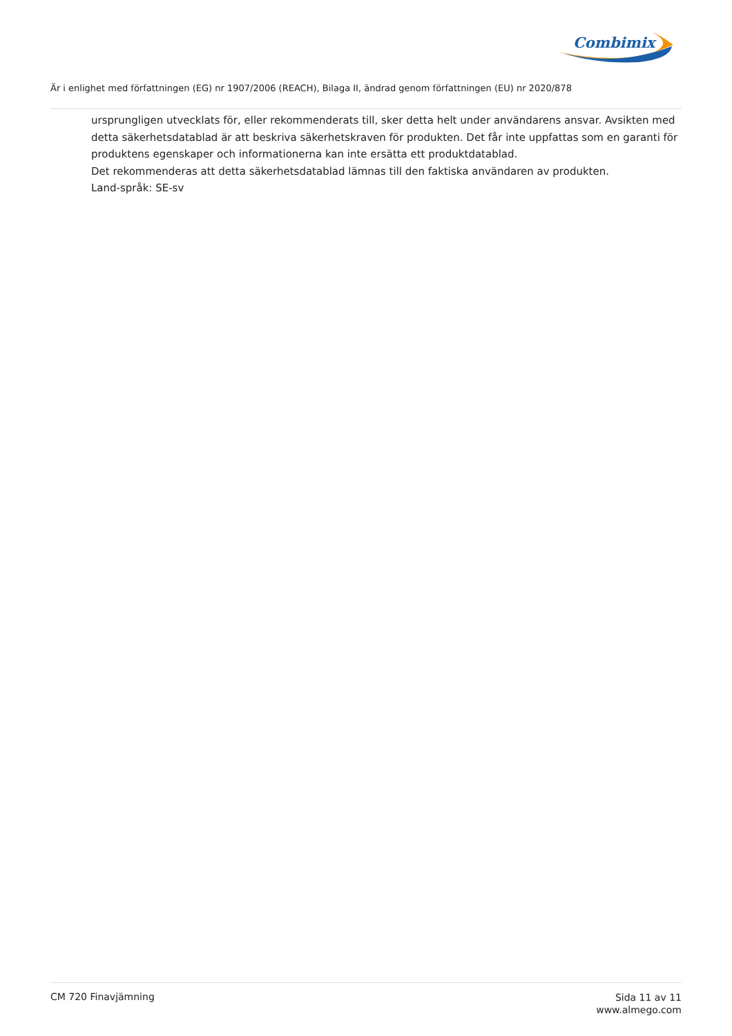Combimix
Är i enlighet med författningen (EG) nr 1907/2006 (REACH), Bilaga II, ändrad genom författningen (EU) nr 2020/878
ursprungligen utvecklats för, eller rekommenderats till, sker detta helt under användarens ansvar. Avsikten med detta säkerhetsdatablad är att beskriva säkerhetskraven för produkten. Det får inte uppfattas som en garanti för produktens egenskaper och informationerna kan inte ersätta ett produktdatablad.
Det rekommenderas att detta säkerhetsdatablad lämnas till den faktiska användaren av produkten.
Land-språk: SE-sv
CM 720 Finavjämning
Sida 11 av 11
www.almego.com